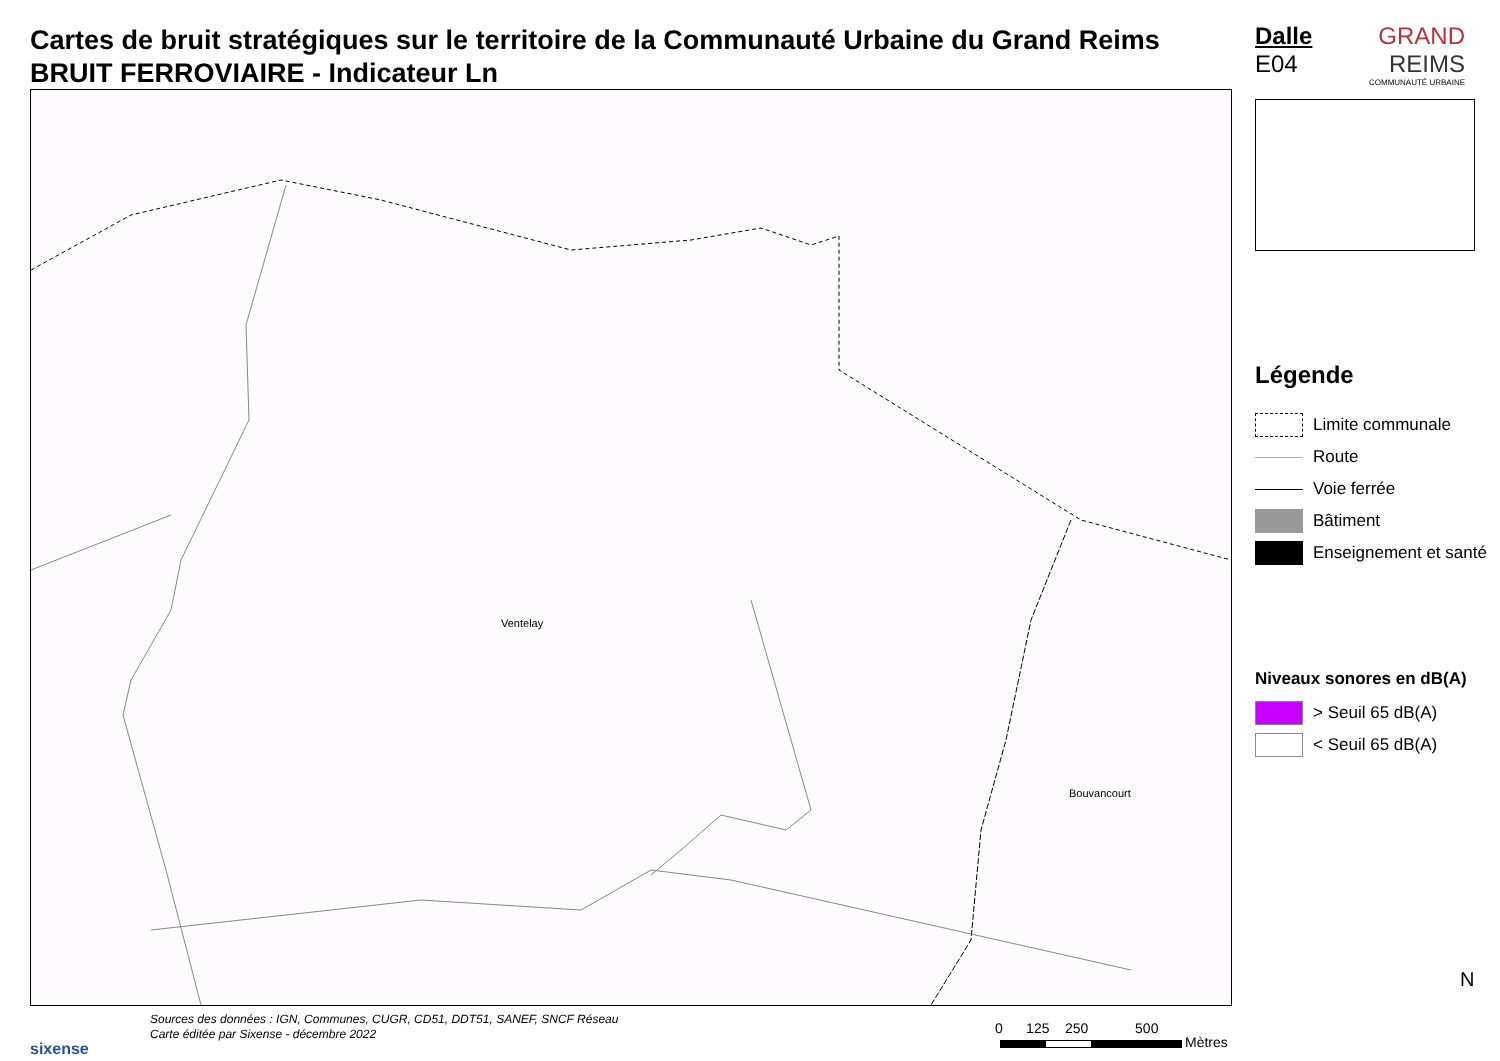Cartes de bruit stratégiques sur le territoire de la Communauté Urbaine du Grand Reims
BRUIT FERROVIAIRE - Indicateur Ln
Ventelay
Bouvancourt
Dalle
E04
GRAND
REIMS
COMMUNAUTÉ URBAINE
Légende
Limite communale
Route
Voie ferrée
Bâtiment
Enseignement et santé
Niveaux sonores en dB(A)
> Seuil 65 dB(A)
< Seuil 65 dB(A)
sixense
Sources des données : IGN, Communes, CUGR, CD51, DDT51, SANEF, SNCF Réseau
Carte éditée par Sixense - décembre 2022
0 125 250 500
Mètres
N